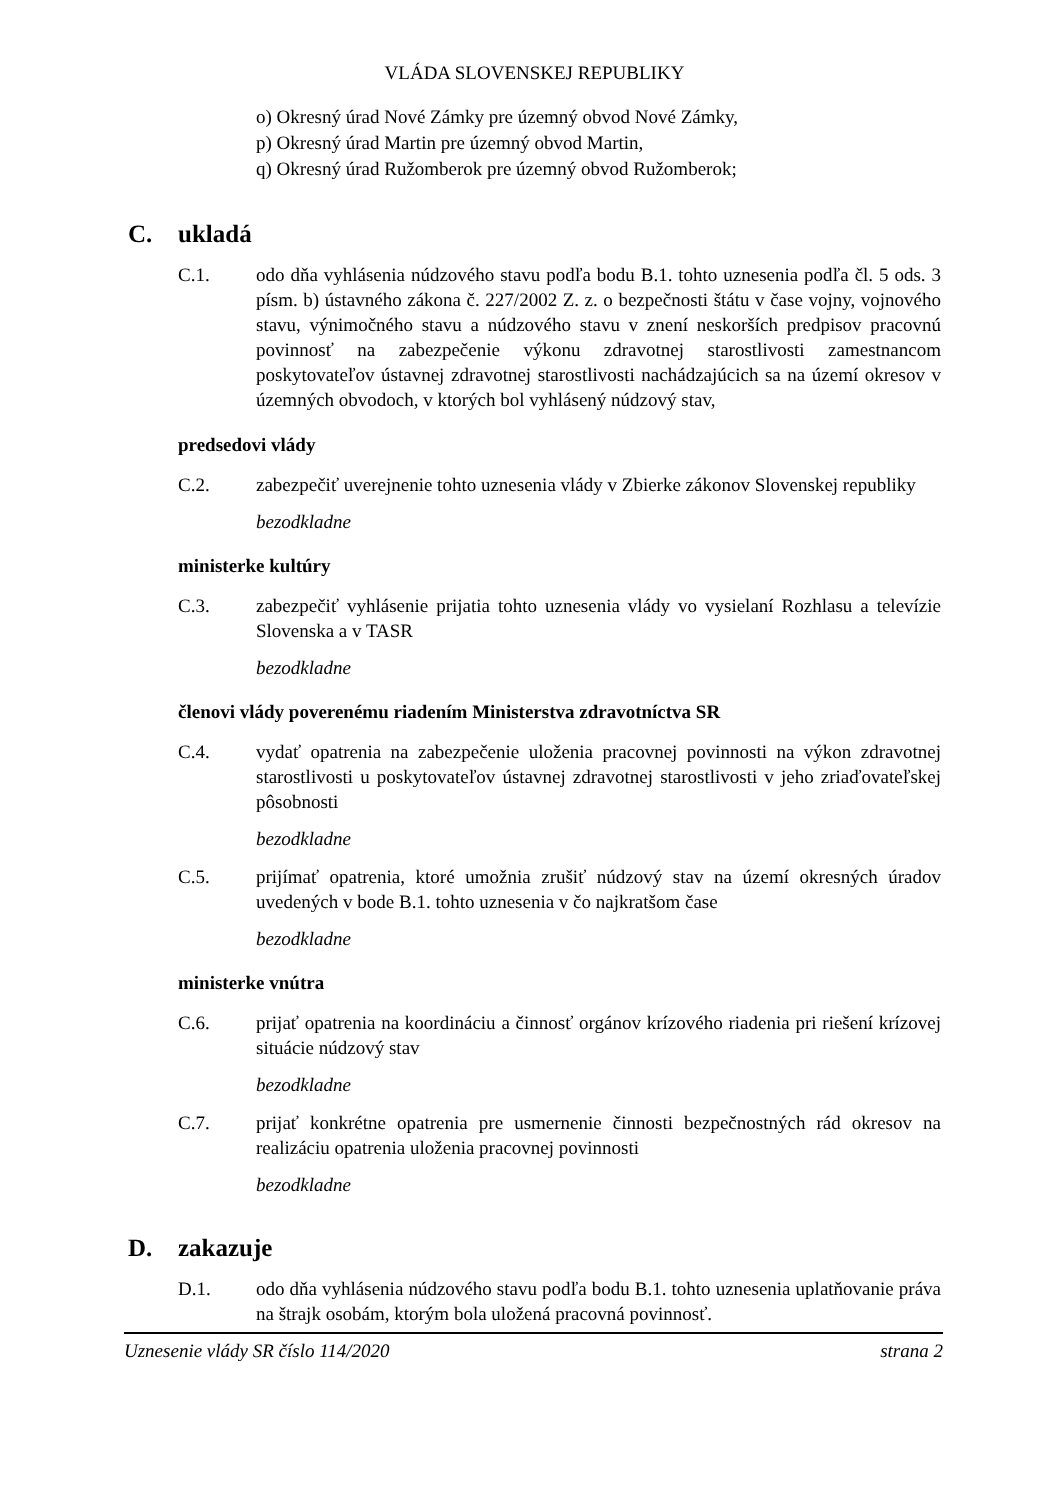VLÁDA SLOVENSKEJ REPUBLIKY
o) Okresný úrad Nové Zámky pre územný obvod Nové Zámky,
p) Okresný úrad Martin pre územný obvod Martin,
q) Okresný úrad Ružomberok pre územný obvod Ružomberok;
C. ukladá
C.1. odo dňa vyhlásenia núdzového stavu podľa bodu B.1. tohto uznesenia podľa čl. 5 ods. 3 písm. b) ústavného zákona č. 227/2002 Z. z. o bezpečnosti štátu v čase vojny, vojnového stavu, výnimočného stavu a núdzového stavu v znení neskorších predpisov pracovnú povinnosť na zabezpečenie výkonu zdravotnej starostlivosti zamestnancom poskytovateľov ústavnej zdravotnej starostlivosti nachádzajúcich sa na území okresov v územných obvodoch, v ktorých bol vyhlásený núdzový stav,
predsedovi vlády
C.2. zabezpečiť uverejnenie tohto uznesenia vlády v Zbierke zákonov Slovenskej republiky
bezodkladne
ministerke kultúry
C.3. zabezpečiť vyhlásenie prijatia tohto uznesenia vlády vo vysielaní Rozhlasu a televízie Slovenska a v TASR
bezodkladne
členovi vlády poverenému riadením Ministerstva zdravotníctva SR
C.4. vydať opatrenia na zabezpečenie uloženia pracovnej povinnosti na výkon zdravotnej starostlivosti u poskytovateľov ústavnej zdravotnej starostlivosti v jeho zriaďovateľskej pôsobnosti
bezodkladne
C.5. prijímať opatrenia, ktoré umožnia zrušiť núdzový stav na území okresných úradov uvedených v bode B.1. tohto uznesenia v čo najkratšom čase
bezodkladne
ministerke vnútra
C.6. prijať opatrenia na koordináciu a činnosť orgánov krízového riadenia pri riešení krízovej situácie núdzový stav
bezodkladne
C.7. prijať konkrétne opatrenia pre usmernenie činnosti bezpečnostných rád okresov na realizáciu opatrenia uloženia pracovnej povinnosti
bezodkladne
D. zakazuje
D.1. odo dňa vyhlásenia núdzového stavu podľa bodu B.1. tohto uznesenia uplatňovanie práva na štrajk osobám, ktorým bola uložená pracovná povinnosť.
Uznesenie vlády SR číslo 114/2020 strana 2